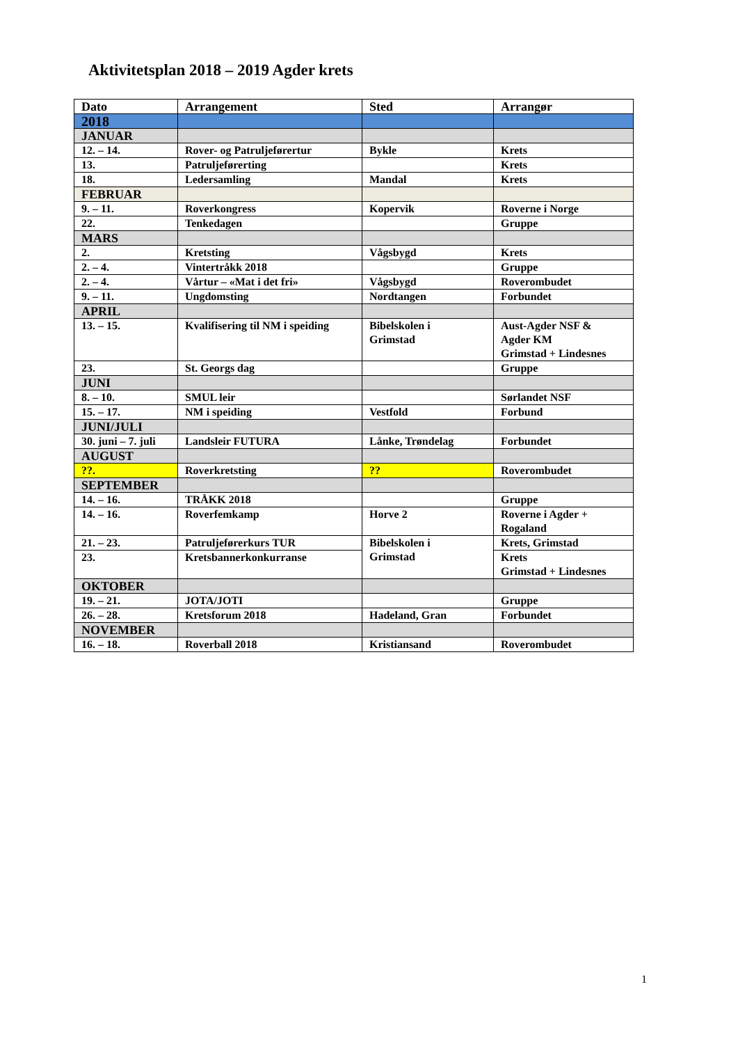Aktivitetsplan 2018 – 2019 Agder krets
| Dato | Arrangement | Sted | Arrangør |
| --- | --- | --- | --- |
| 2018 | | | |
| JANUAR | | | |
| 12. – 14. | Rover- og Patruljeførertur | Bykle | Krets |
| 13. | Patruljeførerting | | Krets |
| 18. | Ledersamling | Mandal | Krets |
| FEBRUAR | | | |
| 9. – 11. | Roverkongress | Kopervik | Roverne i Norge |
| 22. | Tenkedagen | | Gruppe |
| MARS | | | |
| 2. | Kretsting | Vågsbygd | Krets |
| 2. – 4. | Vintertråkk 2018 | | Gruppe |
| 2. – 4. | Vårtur – «Mat i det fri» | Vågsbygd | Roverombudet |
| 9. – 11. | Ungdomsting | Nordtangen | Forbundet |
| APRIL | | | |
| 13. – 15. | Kvalifisering til NM i speiding | Bibelskolen i Grimstad | Aust-Agder NSF & Agder KM Grimstad + Lindesnes |
| 23. | St. Georgs dag | | Gruppe |
| JUNI | | | |
| 8. – 10. | SMUL leir | | Sørlandet NSF |
| 15. – 17. | NM i speiding | Vestfold | Forbund |
| JUNI/JULI | | | |
| 30. juni – 7. juli | Landsleir FUTURA | Lånke, Trøndelag | Forbundet |
| AUGUST | | | |
| ??. | Roverkretsting | ?? | Roverombudet |
| SEPTEMBER | | | |
| 14. – 16. | TRÅKK 2018 | | Gruppe |
| 14. – 16. | Roverfemkamp | Horve 2 | Roverne i Agder + Rogaland |
| 21. – 23. | Patruljeførerkurs TUR | Bibelskolen i Grimstad | Krets, Grimstad |
| 23. | Kretsbannerkonkurranse | | Krets Grimstad + Lindesnes |
| OKTOBER | | | |
| 19. – 21. | JOTA/JOTI | | Gruppe |
| 26. – 28. | Kretsforum 2018 | Hadeland, Gran | Forbundet |
| NOVEMBER | | | |
| 16. – 18. | Roverball 2018 | Kristiansand | Roverombudet |
1